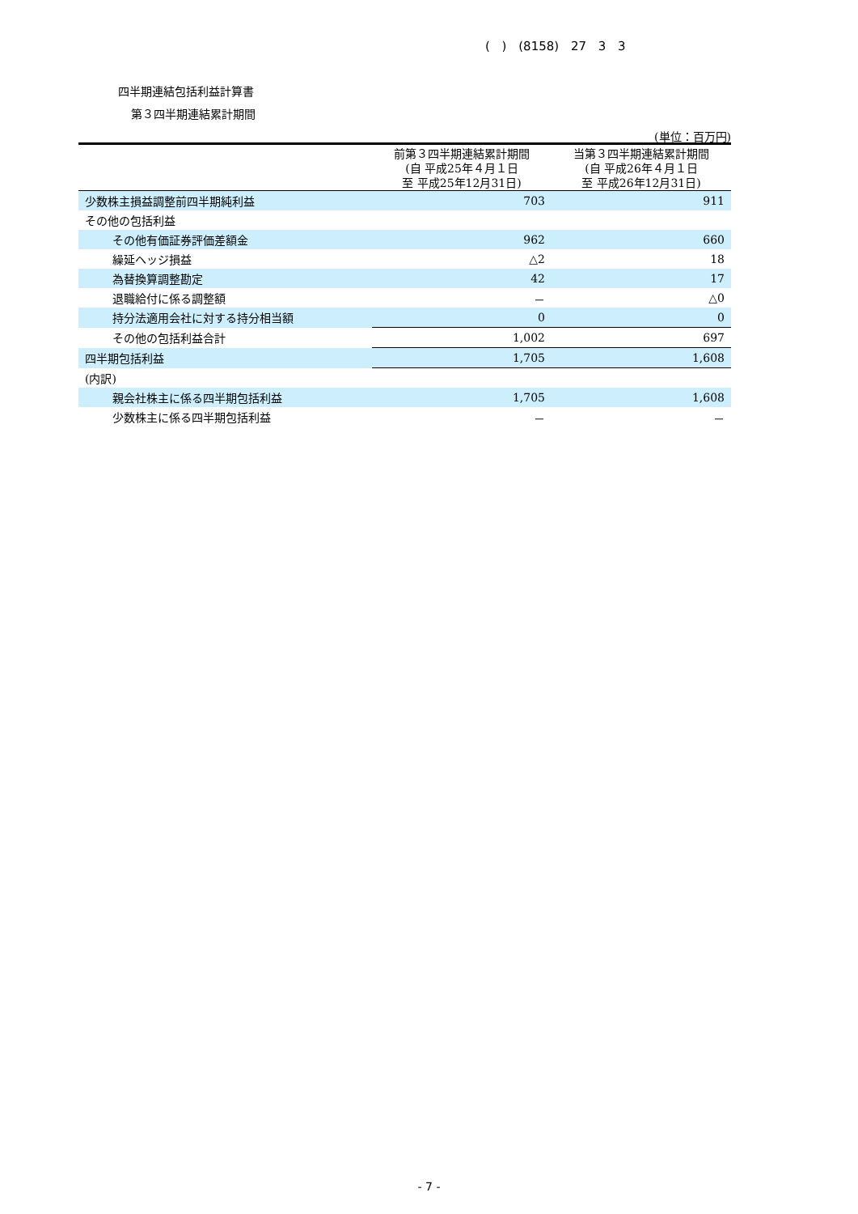( ) (8158) 27 3 3
四半期連結包括利益計算書
第３四半期連結累計期間
(単位：百万円)
| | 前第３四半期連結累計期間 (自 平成25年４月１日 至 平成25年12月31日) | 当第３四半期連結累計期間 (自 平成26年４月１日 至 平成26年12月31日) |
| --- | --- | --- |
| 少数株主損益調整前四半期純利益 | 703 | 911 |
| その他の包括利益 | | |
| その他有価証券評価差額金 | 962 | 660 |
| 繰延ヘッジ損益 | △2 | 18 |
| 為替換算調整勘定 | 42 | 17 |
| 退職給付に係る調整額 | － | △0 |
| 持分法適用会社に対する持分相当額 | 0 | 0 |
| その他の包括利益合計 | 1,002 | 697 |
| 四半期包括利益 | 1,705 | 1,608 |
| (内訳) | | |
| 親会社株主に係る四半期包括利益 | 1,705 | 1,608 |
| 少数株主に係る四半期包括利益 | － | － |
- 7 -